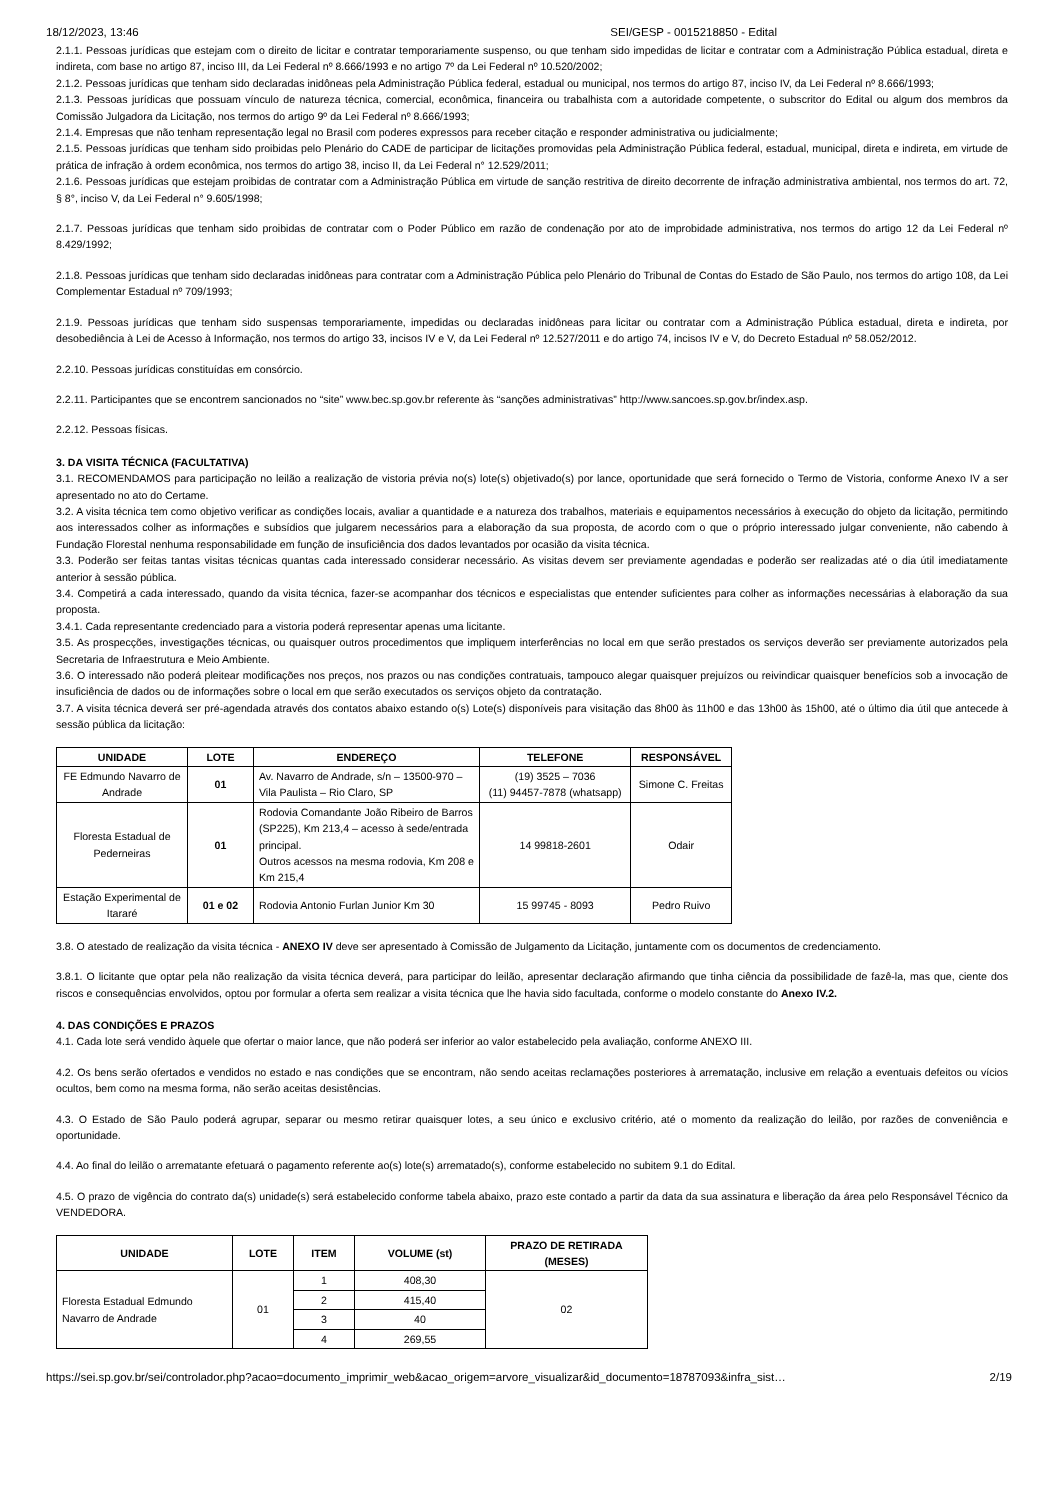18/12/2023, 13:46 SEI/GESP - 0015218850 - Edital
2.1.1. Pessoas jurídicas que estejam com o direito de licitar e contratar temporariamente suspenso, ou que tenham sido impedidas de licitar e contratar com a Administração Pública estadual, direta e indireta, com base no artigo 87, inciso III, da Lei Federal nº 8.666/1993 e no artigo 7º da Lei Federal nº 10.520/2002;
2.1.2. Pessoas jurídicas que tenham sido declaradas inidôneas pela Administração Pública federal, estadual ou municipal, nos termos do artigo 87, inciso IV, da Lei Federal nº 8.666/1993;
2.1.3. Pessoas jurídicas que possuam vínculo de natureza técnica, comercial, econômica, financeira ou trabalhista com a autoridade competente, o subscritor do Edital ou algum dos membros da Comissão Julgadora da Licitação, nos termos do artigo 9º da Lei Federal nº 8.666/1993;
2.1.4. Empresas que não tenham representação legal no Brasil com poderes expressos para receber citação e responder administrativa ou judicialmente;
2.1.5. Pessoas jurídicas que tenham sido proibidas pelo Plenário do CADE de participar de licitações promovidas pela Administração Pública federal, estadual, municipal, direta e indireta, em virtude de prática de infração à ordem econômica, nos termos do artigo 38, inciso II, da Lei Federal n° 12.529/2011;
2.1.6. Pessoas jurídicas que estejam proibidas de contratar com a Administração Pública em virtude de sanção restritiva de direito decorrente de infração administrativa ambiental, nos termos do art. 72, § 8°, inciso V, da Lei Federal n° 9.605/1998;
2.1.7. Pessoas jurídicas que tenham sido proibidas de contratar com o Poder Público em razão de condenação por ato de improbidade administrativa, nos termos do artigo 12 da Lei Federal nº 8.429/1992;
2.1.8. Pessoas jurídicas que tenham sido declaradas inidôneas para contratar com a Administração Pública pelo Plenário do Tribunal de Contas do Estado de São Paulo, nos termos do artigo 108, da Lei Complementar Estadual nº 709/1993;
2.1.9. Pessoas jurídicas que tenham sido suspensas temporariamente, impedidas ou declaradas inidôneas para licitar ou contratar com a Administração Pública estadual, direta e indireta, por desobediência à Lei de Acesso à Informação, nos termos do artigo 33, incisos IV e V, da Lei Federal nº 12.527/2011 e do artigo 74, incisos IV e V, do Decreto Estadual nº 58.052/2012.
2.2.10. Pessoas jurídicas constituídas em consórcio.
2.2.11. Participantes que se encontrem sancionados no “site” www.bec.sp.gov.br referente às “sanções administrativas” http://www.sancoes.sp.gov.br/index.asp.
2.2.12. Pessoas físicas.
3. DA VISITA TÉCNICA (FACULTATIVA)
3.1. RECOMENDAMOS para participação no leilão a realização de vistoria prévia no(s) lote(s) objetivado(s) por lance, oportunidade que será fornecido o Termo de Vistoria, conforme Anexo IV a ser apresentado no ato do Certame.
3.2. A visita técnica tem como objetivo verificar as condições locais, avaliar a quantidade e a natureza dos trabalhos, materiais e equipamentos necessários à execução do objeto da licitação, permitindo aos interessados colher as informações e subsídios que julgarem necessários para a elaboração da sua proposta, de acordo com o que o próprio interessado julgar conveniente, não cabendo à Fundação Florestal nenhuma responsabilidade em função de insuficiência dos dados levantados por ocasião da visita técnica.
3.3. Poderão ser feitas tantas visitas técnicas quantas cada interessado considerar necessário. As visitas devem ser previamente agendadas e poderão ser realizadas até o dia útil imediatamente anterior à sessão pública.
3.4. Competirá a cada interessado, quando da visita técnica, fazer-se acompanhar dos técnicos e especialistas que entender suficientes para colher as informações necessárias à elaboração da sua proposta.
3.4.1. Cada representante credenciado para a vistoria poderá representar apenas uma licitante.
3.5. As prospecções, investigações técnicas, ou quaisquer outros procedimentos que impliquem interferências no local em que serão prestados os serviços deverão ser previamente autorizados pela Secretaria de Infraestrutura e Meio Ambiente.
3.6. O interessado não poderá pleitear modificações nos preços, nos prazos ou nas condições contratuais, tampouco alegar quaisquer prejuízos ou reivindicar quaisquer benefícios sob a invocação de insuficiência de dados ou de informações sobre o local em que serão executados os serviços objeto da contratação.
3.7. A visita técnica deverá ser pré-agendada através dos contatos abaixo estando o(s) Lote(s) disponíveis para visitação das 8h00 às 11h00 e das 13h00 às 15h00, até o último dia útil que antecede à sessão pública da licitação:
| UNIDADE | LOTE | ENDEREÇO | TELEFONE | RESPONSÁVEL |
| --- | --- | --- | --- | --- |
| FE Edmundo Navarro de Andrade | 01 | Av. Navarro de Andrade, s/n – 13500-970 – Vila Paulista – Rio Claro, SP | (19) 3525 – 7036 (11) 94457-7878 (whatsapp) | Simone C. Freitas |
| Floresta Estadual de Pederneiras | 01 | Rodovia Comandante João Ribeiro de Barros (SP225), Km 213,4 – acesso à sede/entrada principal. Outros acessos na mesma rodovia, Km 208 e Km 215,4 | 14 99818-2601 | Odair |
| Estação Experimental de Itararé | 01 e 02 | Rodovia Antonio Furlan Junior Km 30 | 15 99745 - 8093 | Pedro Ruivo |
3.8. O atestado de realização da visita técnica - ANEXO IV deve ser apresentado à Comissão de Julgamento da Licitação, juntamente com os documentos de credenciamento.
3.8.1. O licitante que optar pela não realização da visita técnica deverá, para participar do leilão, apresentar declaração afirmando que tinha ciência da possibilidade de fazê-la, mas que, ciente dos riscos e consequências envolvidos, optou por formular a oferta sem realizar a visita técnica que lhe havia sido facultada, conforme o modelo constante do Anexo IV.2.
4. DAS CONDIÇÕES E PRAZOS
4.1. Cada lote será vendido àquele que ofertar o maior lance, que não poderá ser inferior ao valor estabelecido pela avaliação, conforme ANEXO III.
4.2. Os bens serão ofertados e vendidos no estado e nas condições que se encontram, não sendo aceitas reclamações posteriores à arrematação, inclusive em relação a eventuais defeitos ou vícios ocultos, bem como na mesma forma, não serão aceitas desistências.
4.3. O Estado de São Paulo poderá agrupar, separar ou mesmo retirar quaisquer lotes, a seu único e exclusivo critério, até o momento da realização do leilão, por razões de conveniência e oportunidade.
4.4. Ao final do leilão o arrematante efetuará o pagamento referente ao(s) lote(s) arrematado(s), conforme estabelecido no subitem 9.1 do Edital.
4.5. O prazo de vigência do contrato da(s) unidade(s) será estabelecido conforme tabela abaixo, prazo este contado a partir da data da sua assinatura e liberação da área pelo Responsável Técnico da VENDEDORA.
| UNIDADE | LOTE | ITEM | VOLUME (st) | PRAZO DE RETIRADA (MESES) |
| --- | --- | --- | --- | --- |
| Floresta Estadual Edmundo Navarro de Andrade | 01 | 1 | 408,30 | 02 |
| | | 2 | 415,40 | |
| | | 3 | 40 | |
| | | 4 | 269,55 | |
https://sei.sp.gov.br/sei/controlador.php?acao=documento_imprimir_web&acao_origem=arvore_visualizar&id_documento=18787093&infra_sist… 2/19